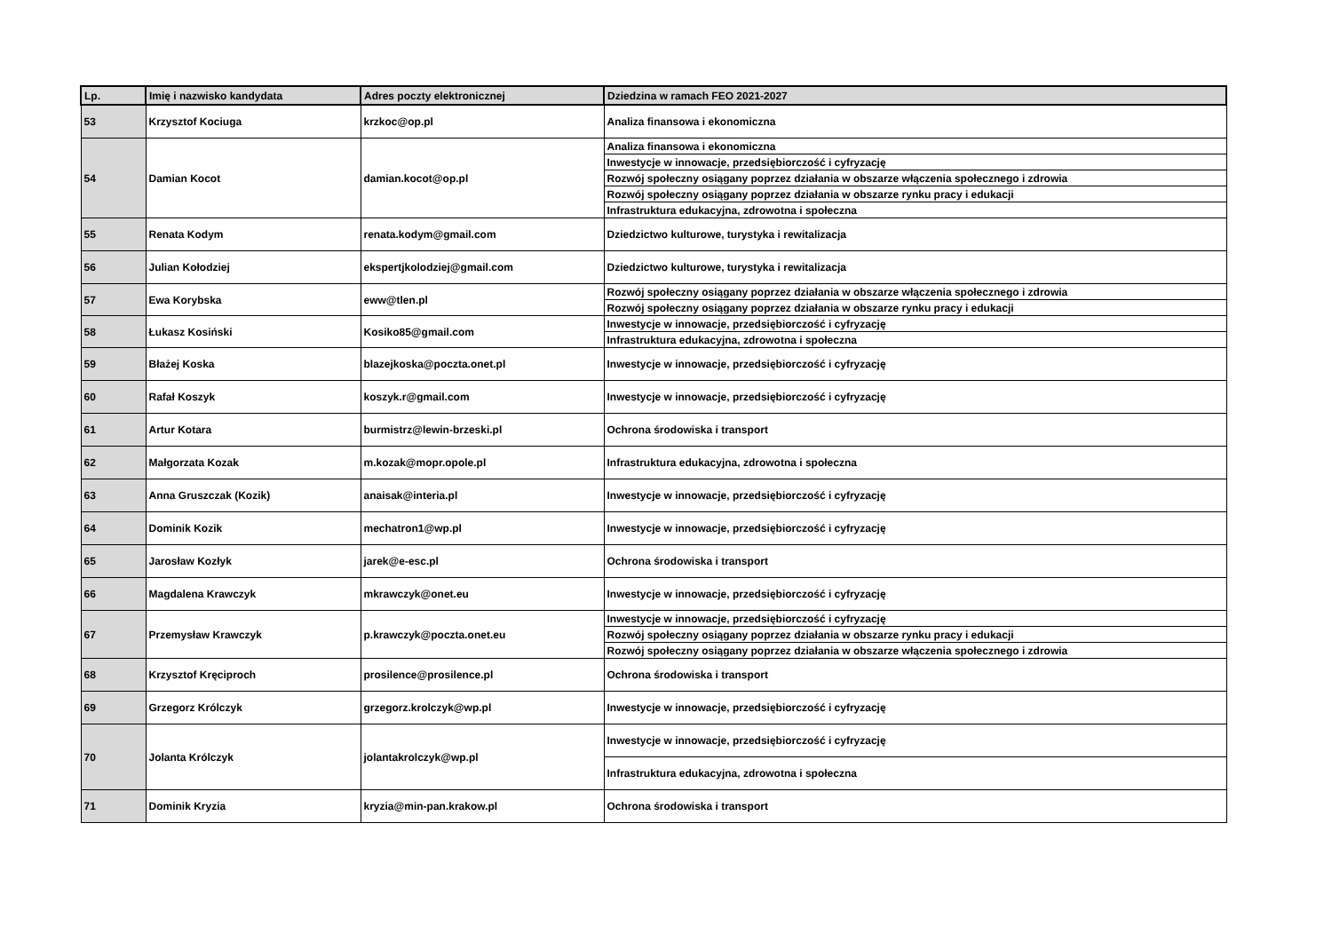| Lp. | Imię i nazwisko kandydata | Adres poczty elektronicznej | Dziedzina w ramach FEO 2021-2027 |
| --- | --- | --- | --- |
| 53 | Krzysztof Kociuga | krzkoc@op.pl | Analiza finansowa i ekonomiczna |
| 54 | Damian Kocot | damian.kocot@op.pl | Analiza finansowa i ekonomiczna |
| | | | Inwestycje w innowacje, przedsiębiorczość i cyfryzację |
| | | | Rozwój społeczny osiągany poprzez działania w obszarze włączenia społecznego i zdrowia |
| | | | Rozwój społeczny osiągany poprzez działania w obszarze rynku pracy i edukacji |
| | | | Infrastruktura edukacyjna, zdrowotna i społeczna |
| 55 | Renata Kodym | renata.kodym@gmail.com | Dziedzictwo kulturowe, turystyka i rewitalizacja |
| 56 | Julian Kołodziej | ekspertjkolodziej@gmail.com | Dziedzictwo kulturowe, turystyka i rewitalizacja |
| 57 | Ewa Korybska | eww@tlen.pl | Rozwój społeczny osiągany poprzez działania w obszarze włączenia społecznego i zdrowia |
| | | | Rozwój społeczny osiągany poprzez działania w obszarze rynku pracy i edukacji |
| 58 | Łukasz Kosiński | Kosiko85@gmail.com | Inwestycje w innowacje, przedsiębiorczość i cyfryzację |
| | | | Infrastruktura edukacyjna, zdrowotna i społeczna |
| 59 | Błażej Koska | blazejkoska@poczta.onet.pl | Inwestycje w innowacje, przedsiębiorczość i cyfryzację |
| 60 | Rafał Koszyk | koszyk.r@gmail.com | Inwestycje w innowacje, przedsiębiorczość i cyfryzację |
| 61 | Artur Kotara | burmistrz@lewin-brzeski.pl | Ochrona środowiska i transport |
| 62 | Małgorzata Kozak | m.kozak@mopr.opole.pl | Infrastruktura edukacyjna, zdrowotna i społeczna |
| 63 | Anna Gruszczak (Kozik) | anaisak@interia.pl | Inwestycje w innowacje, przedsiębiorczość i cyfryzację |
| 64 | Dominik Kozik | mechatron1@wp.pl | Inwestycje w innowacje, przedsiębiorczość i cyfryzację |
| 65 | Jarosław Kozłyk | jarek@e-esc.pl | Ochrona środowiska i transport |
| 66 | Magdalena Krawczyk | mkrawczyk@onet.eu | Inwestycje w innowacje, przedsiębiorczość i cyfryzację |
| 67 | Przemysław Krawczyk | p.krawczyk@poczta.onet.eu | Inwestycje w innowacje, przedsiębiorczość i cyfryzację |
| | | | Rozwój społeczny osiągany poprzez działania w obszarze rynku pracy i edukacji |
| | | | Rozwój społeczny osiągany poprzez działania w obszarze włączenia społecznego i zdrowia |
| 68 | Krzysztof Kręciproch | prosilence@prosilence.pl | Ochrona środowiska i transport |
| 69 | Grzegorz Królczyk | grzegorz.krolczyk@wp.pl | Inwestycje w innowacje, przedsiębiorczość i cyfryzację |
| 70 | Jolanta Królczyk | jolantakrolczyk@wp.pl | Inwestycje w innowacje, przedsiębiorczość i cyfryzację |
| | | | Infrastruktura edukacyjna, zdrowotna i społeczna |
| 71 | Dominik Kryzia | kryzia@min-pan.krakow.pl | Ochrona środowiska i transport |